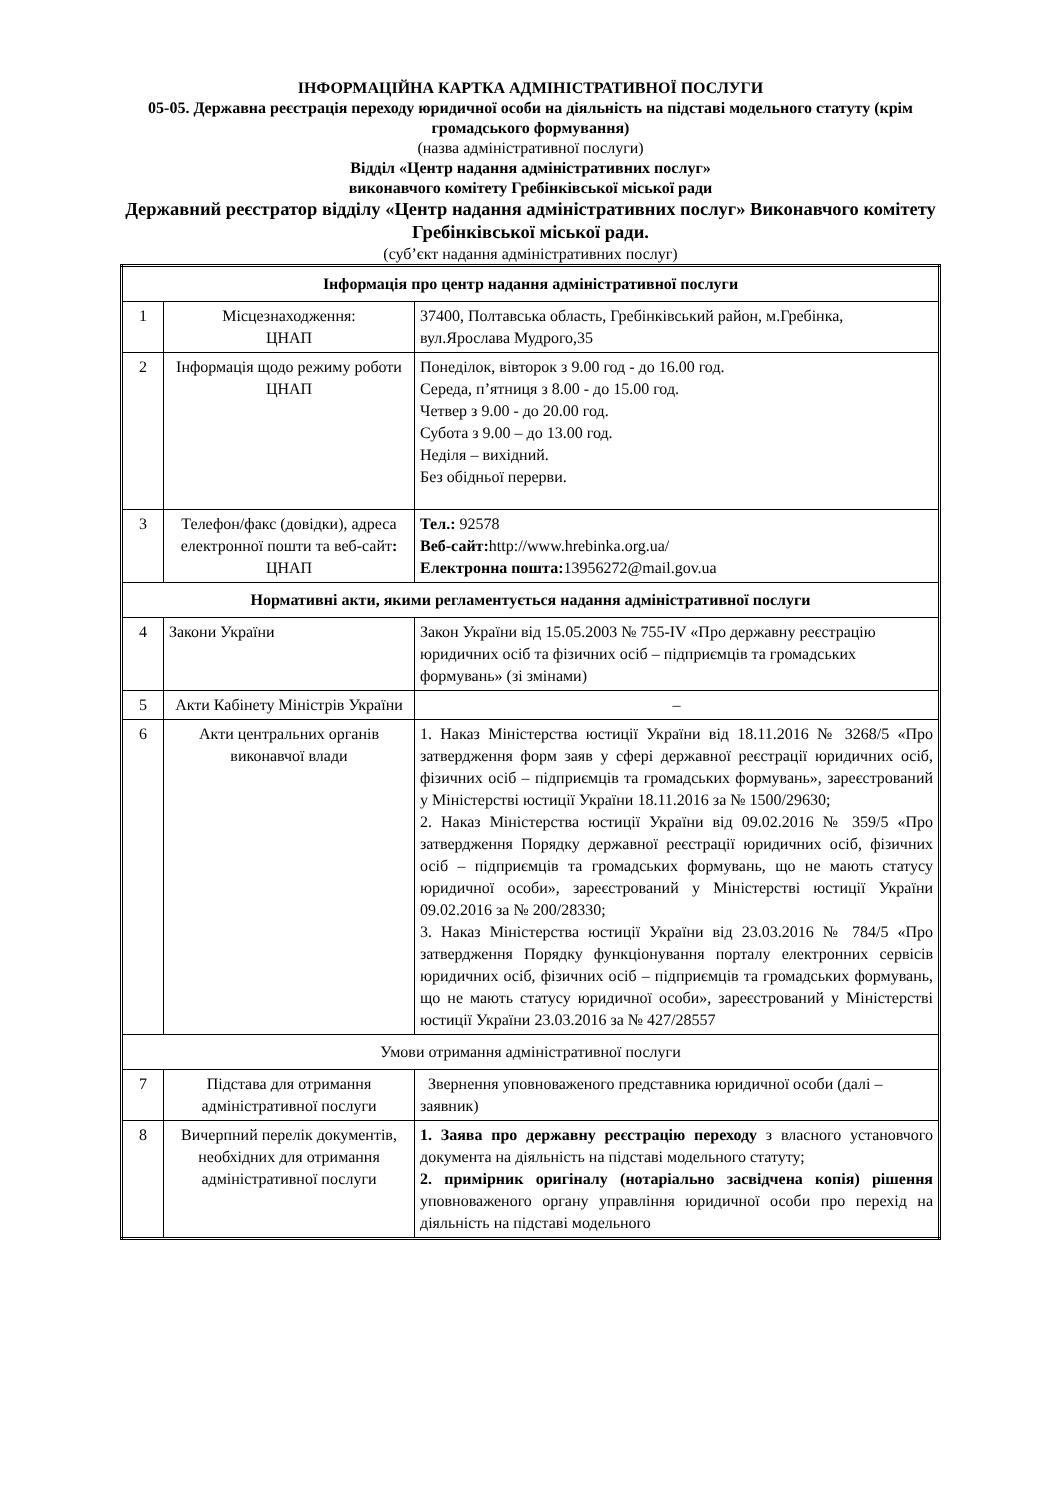ІНФОРМАЦІЙНА КАРТКА АДМІНІСТРАТИВНОЇ ПОСЛУГИ
05-05. Державна реєстрація переходу юридичної особи на діяльність на підставі модельного статуту (крім громадського формування)
(назва адміністративної послуги)
Відділ «Центр надання адміністративних послуг»
виконавчого комітету Гребінківської міської ради
Державний реєстратор відділу «Центр надання адміністративних послуг» Виконавчого комітету Гребінківської міської ради.
(суб’єкт надання адміністративних послуг)
| Інформація про центр надання адміністративної послуги | | |
| 1 | Місцезнаходження: ЦНАП | 37400, Полтавська область, Гребінківський район, м.Гребінка, вул.Ярослава Мудрого,35 |
| 2 | Інформація щодо режиму роботи ЦНАП | Понеділок, вівторок з 9.00 год - до 16.00 год. Середа, п’ятниця з 8.00 - до 15.00 год. Четвер з 9.00 - до 20.00 год. Субота з 9.00 – до 13.00 год. Неділя – вихідний. Без обідньої перерви. |
| 3 | Телефон/факс (довідки), адреса електронної пошти та веб-сайт : ЦНАП | Тел.: 92578 Веб-сайт: http://www.hrebinka.org.ua/ Електронна пошта: 13956272@mail.gov.ua |
| Нормативні акти, якими регламентується надання адміністративної послуги | | |
| 4 | Закони України | Закон України від 15.05.2003 № 755-IV «Про державну реєстрацію юридичних осіб та фізичних осіб – підприємців та громадських формувань» (зі змінами) |
| 5 | Акти Кабінету Міністрів України | – |
| 6 | Акти центральних органів виконавчої влади | 1. Наказ Міністерства юстиції України від 18.11.2016 № 3268/5 «Про затвердження форм заяв у сфері державної реєстрації юридичних осіб, фізичних осіб – підприємців та громадських формувань», зареєстрований у Міністерстві юстиції України 18.11.2016 за № 1500/29630; 2. Наказ Міністерства юстиції України від 09.02.2016 № 359/5 «Про затвердження Порядку державної реєстрації юридичних осіб, фізичних осіб – підприємців та громадських формувань, що не мають статусу юридичної особи», зареєстрований у Міністерстві юстиції України 09.02.2016 за № 200/28330; 3. Наказ Міністерства юстиції України від 23.03.2016 № 784/5 «Про затвердження Порядку функціонування порталу електронних сервісів юридичних осіб, фізичних осіб – підприємців та громадських формувань, що не мають статусу юридичної особи», зареєстрований у Міністерстві юстиції України 23.03.2016 за № 427/28557 |
| Умови отримання адміністративної послуги | | |
| 7 | Підстава для отримання адміністративної послуги | Звернення уповноваженого представника юридичної особи (далі – заявник) |
| 8 | Вичерпний перелік документів, необхідних для отримання адміністративної послуги | 1. Заява про державну реєстрацію переходу з власного установчого документа на діяльність на підставі модельного статуту; 2. примірник оригіналу (нотаріально засвідчена копія) рішення уповноваженого органу управління юридичної особи про перехід на діяльність на підставі модельного |